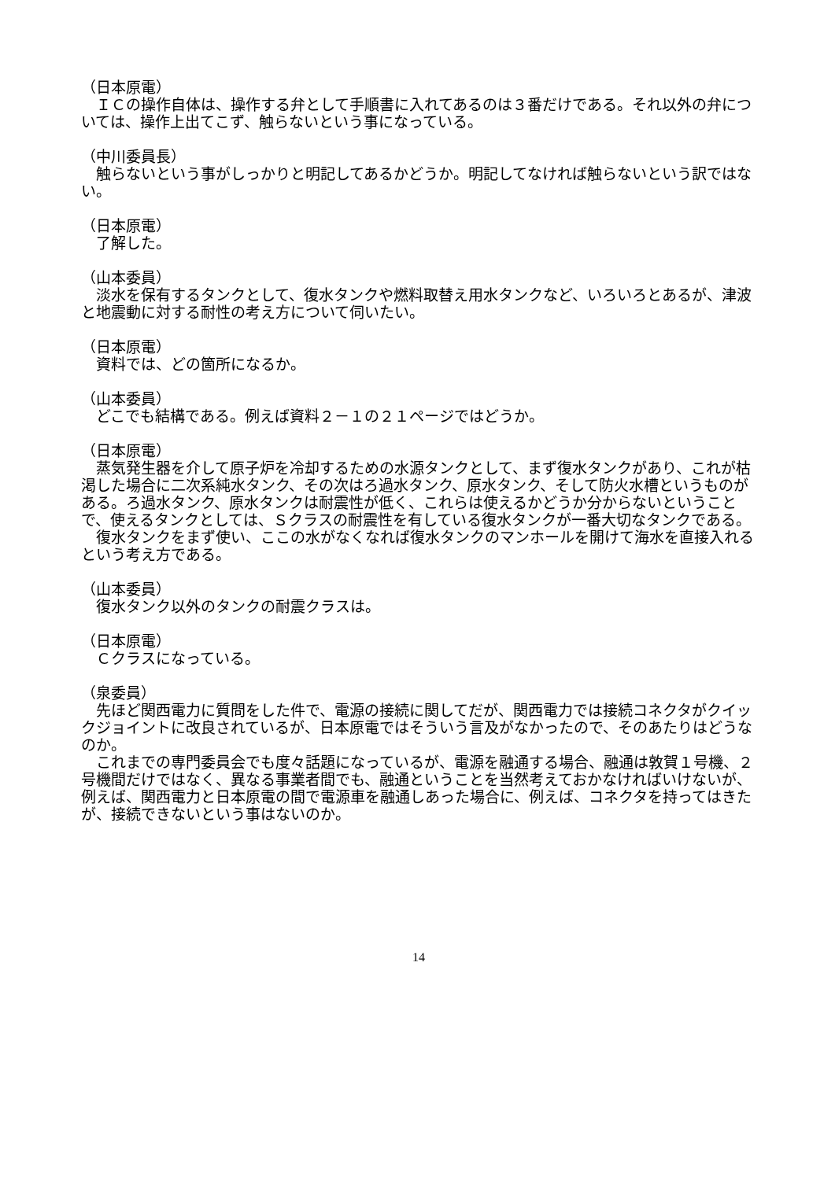（日本原電）
　ＩＣの操作自体は、操作する弁として手順書に入れてあるのは３番だけである。それ以外の弁については、操作上出てこず、触らないという事になっている。
（中川委員長）
　触らないという事がしっかりと明記してあるかどうか。明記してなければ触らないという訳ではない。
（日本原電）
　了解した。
（山本委員）
　淡水を保有するタンクとして、復水タンクや燃料取替え用水タンクなど、いろいろとあるが、津波と地震動に対する耐性の考え方について伺いたい。
（日本原電）
　資料では、どの箇所になるか。
（山本委員）
　どこでも結構である。例えば資料２－１の２１ページではどうか。
（日本原電）
　蒸気発生器を介して原子炉を冷却するための水源タンクとして、まず復水タンクがあり、これが枯渇した場合に二次系純水タンク、その次はろ過水タンク、原水タンク、そして防火水槽というものがある。ろ過水タンク、原水タンクは耐震性が低く、これらは使えるかどうか分からないということで、使えるタンクとしては、Ｓクラスの耐震性を有している復水タンクが一番大切なタンクである。
　復水タンクをまず使い、ここの水がなくなれば復水タンクのマンホールを開けて海水を直接入れるという考え方である。
（山本委員）
　復水タンク以外のタンクの耐震クラスは。
（日本原電）
　Ｃクラスになっている。
（泉委員）
　先ほど関西電力に質問をした件で、電源の接続に関してだが、関西電力では接続コネクタがクイックジョイントに改良されているが、日本原電ではそういう言及がなかったので、そのあたりはどうなのか。
　これまでの専門委員会でも度々話題になっているが、電源を融通する場合、融通は敦賀１号機、２号機間だけではなく、異なる事業者間でも、融通ということを当然考えておかなければいけないが、例えば、関西電力と日本原電の間で電源車を融通しあった場合に、例えば、コネクタを持ってはきたが、接続できないという事はないのか。
14